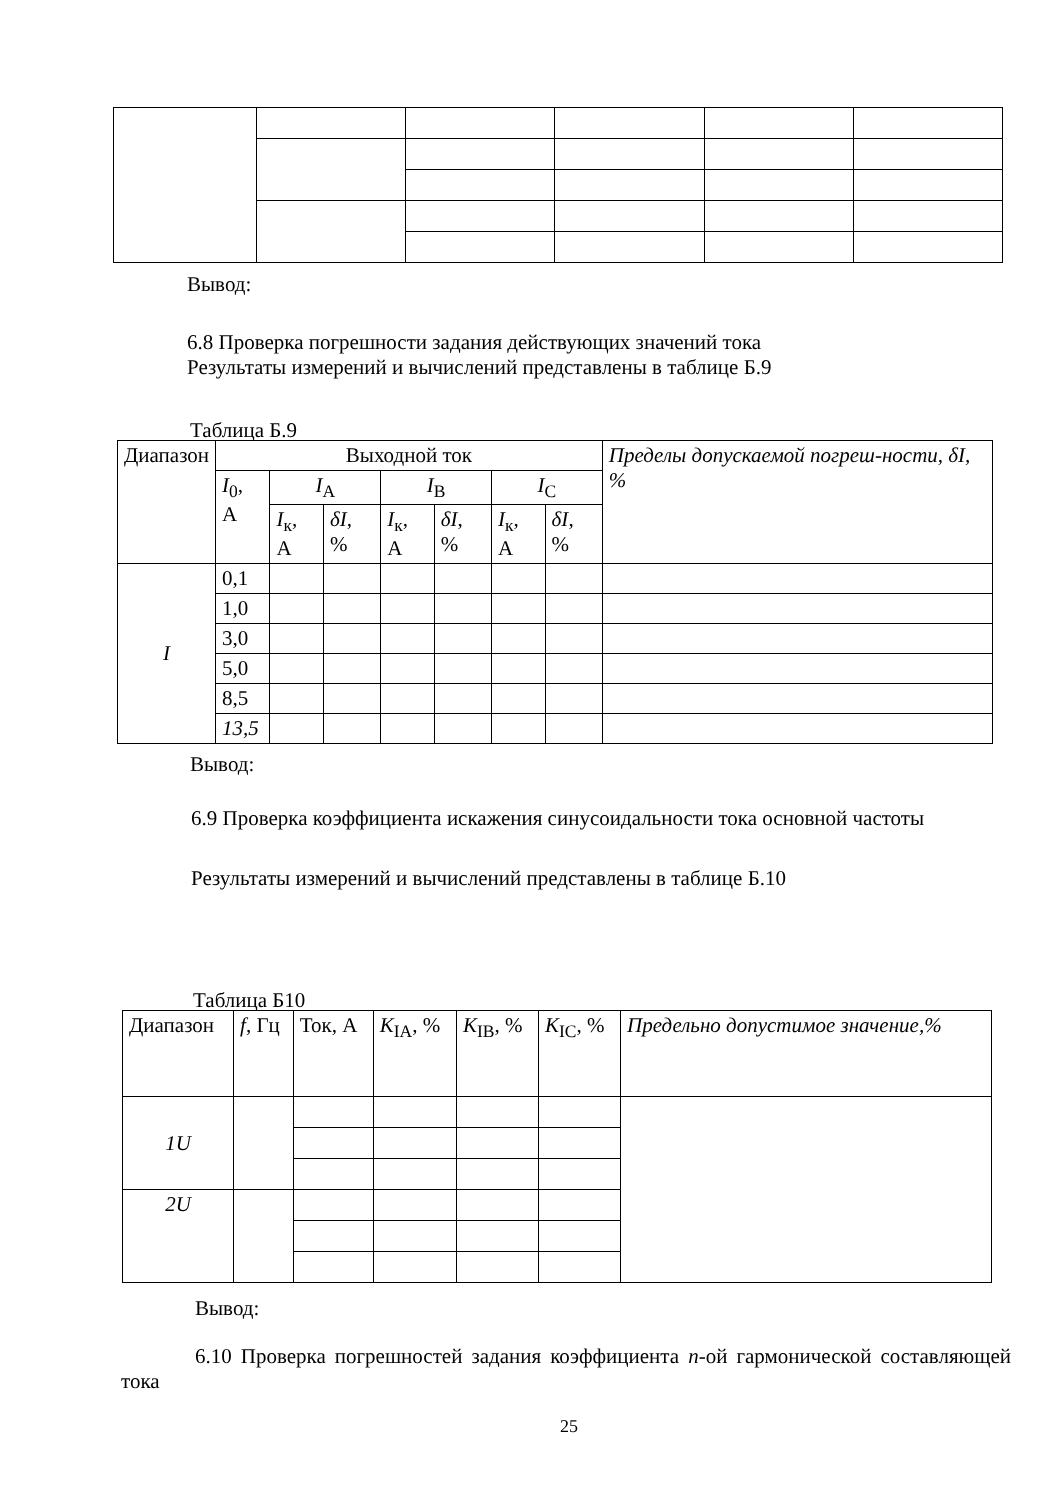Вывод:
6.8 Проверка погрешности задания действующих значений тока
Результаты измерений и вычислений представлены в таблице Б.9
Таблица Б.9
| Диапазон | Выходной ток | | | | | | | Пределы допускаемой погреш-ности, δI, % |
| --- | --- | --- | --- | --- | --- | --- | --- | --- |
| | I<sub>0</sub>, А | I<sub>A</sub> | | I<sub>B</sub> | | I<sub>C</sub> | | |
| | | I<sub>к</sub>, А | δI , % | I<sub>к</sub>, А | δI , % | I<sub>к</sub>, А | δI , % | |
| I | 0,1 | | | | | | | |
| | 1,0 | | | | | | | |
| | 3,0 | | | | | | | |
| | 5,0 | | | | | | | |
| | 8,5 | | | | | | | |
| | 13,5 | | | | | | | |
Вывод:
6.9 Проверка коэффициента искажения синусоидальности тока основной частоты
Результаты измерений и вычислений представлены в таблице Б.10
Таблица Б10
| Диапазон | f , Гц | Ток, А | K<sub>IA</sub>, % | K<sub>IB</sub>, % | K<sub>IC</sub>, % | Предельно допустимое значение,% |
| --- | --- | --- | --- | --- | --- | --- |
| 1U | | | | | | |
| 2U | | | | | | |
Вывод:
6.10 Проверка погрешностей задания коэффициента n-ой гармонической составляющей тока
25